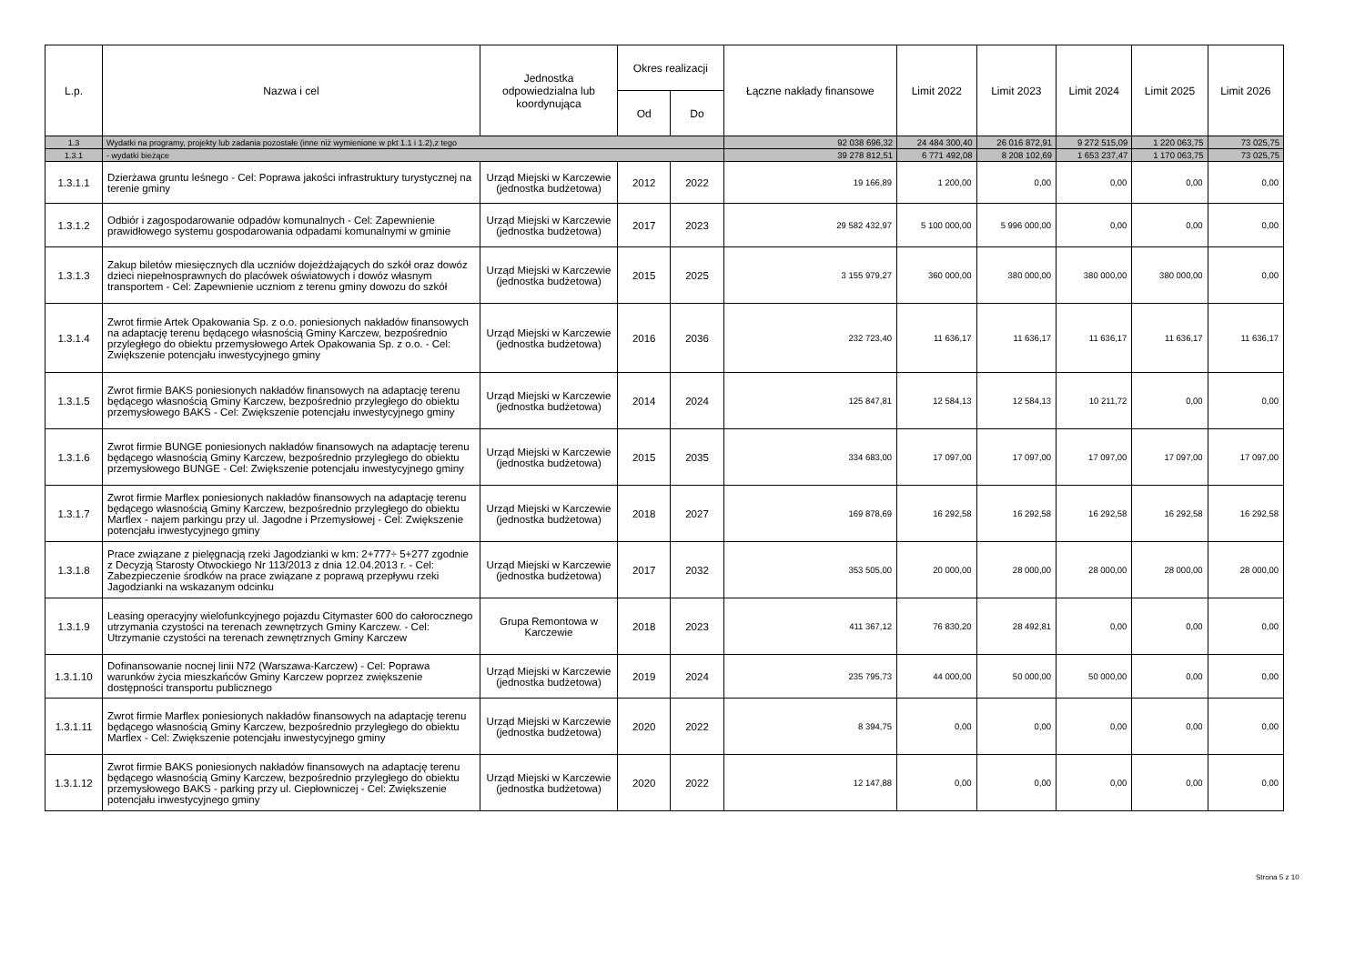| L.p. | Nazwa i cel | Jednostka odpowiedzialna lub koordynująca | Okres realizacji | | Łączne nakłady finansowe | Limit 2022 | Limit 2023 | Limit 2024 | Limit 2025 | Limit 2026 |
| --- | --- | --- | --- | --- | --- | --- | --- | --- | --- | --- |
| | | | Od | Do | | | | | | |
| 1.3 | Wydatki na programy, projekty lub zadania pozostałe (inne niż wymienione w pkt 1.1 i 1.2),z tego | | | | 92 038 696,32 | 24 484 300,40 | 26 016 872,91 | 9 272 515,09 | 1 220 063,75 | 73 025,75 |
| 1.3.1 | - wydatki bieżące | | | | 39 278 812,51 | 6 771 492,08 | 8 208 102,69 | 1 653 237,47 | 1 170 063,75 | 73 025,75 |
| 1.3.1.1 | Dzierżawa gruntu leśnego - Cel: Poprawa jakości infrastruktury turystycznej na terenie gminy | Urząd Miejski w Karczewie (jednostka budżetowa) | 2012 | 2022 | 19 166,89 | 1 200,00 | 0,00 | 0,00 | 0,00 | 0,00 |
| 1.3.1.2 | Odbiór i zagospodarowanie odpadów komunalnych - Cel: Zapewnienie prawidłowego systemu gospodarowania odpadami komunalnymi w gminie | Urząd Miejski w Karczewie (jednostka budżetowa) | 2017 | 2023 | 29 582 432,97 | 5 100 000,00 | 5 996 000,00 | 0,00 | 0,00 | 0,00 |
| 1.3.1.3 | Zakup biletów miesięcznych dla uczniów dojeżdżających do szkół oraz dowóz dzieci niepełnosprawnych do placówek oświatowych i dowóz własnym transportem - Cel: Zapewnienie uczniom z terenu gminy dowozu do szkół | Urząd Miejski w Karczewie (jednostka budżetowa) | 2015 | 2025 | 3 155 979,27 | 360 000,00 | 380 000,00 | 380 000,00 | 380 000,00 | 0,00 |
| 1.3.1.4 | Zwrot firmie Artek Opakowania Sp. z o.o. poniesionych nakładów finansowych na adaptację terenu będącego własnością Gminy Karczew, bezpośrednio przyległego do obiektu przemysłowego Artek Opakowania Sp. z o.o. - Cel: Zwiększenie potencjału inwestycyjnego gminy | Urząd Miejski w Karczewie (jednostka budżetowa) | 2016 | 2036 | 232 723,40 | 11 636,17 | 11 636,17 | 11 636,17 | 11 636,17 | 11 636,17 |
| 1.3.1.5 | Zwrot firmie BAKS poniesionych nakładów finansowych na adaptację terenu będącego własnością Gminy Karczew, bezpośrednio przyległego do obiektu przemysłowego BAKS - Cel: Zwiększenie potencjału inwestycyjnego gminy | Urząd Miejski w Karczewie (jednostka budżetowa) | 2014 | 2024 | 125 847,81 | 12 584,13 | 12 584,13 | 10 211,72 | 0,00 | 0,00 |
| 1.3.1.6 | Zwrot firmie BUNGE poniesionych nakładów finansowych na adaptację terenu będącego własnością Gminy Karczew, bezpośrednio przyległego do obiektu przemysłowego BUNGE - Cel: Zwiększenie potencjału inwestycyjnego gminy | Urząd Miejski w Karczewie (jednostka budżetowa) | 2015 | 2035 | 334 683,00 | 17 097,00 | 17 097,00 | 17 097,00 | 17 097,00 | 17 097,00 |
| 1.3.1.7 | Zwrot firmie Marflex poniesionych nakładów finansowych na adaptację terenu będącego własnością Gminy Karczew, bezpośrednio przyległego do obiektu Marflex - najem parkingu przy ul. Jagodne i Przemysłowej - Cel: Zwiększenie potencjału inwestycyjnego gminy | Urząd Miejski w Karczewie (jednostka budżetowa) | 2018 | 2027 | 169 878,69 | 16 292,58 | 16 292,58 | 16 292,58 | 16 292,58 | 16 292,58 |
| 1.3.1.8 | Prace związane z pielęgnacją rzeki Jagodzianki w km: 2+777÷ 5+277 zgodnie z Decyzją Starosty Otwockiego Nr 113/2013 z dnia 12.04.2013 r. - Cel: Zabezpieczenie środków na prace związane z poprawą przepływu rzeki Jagodzianki na wskazanym odcinku | Urząd Miejski w Karczewie (jednostka budżetowa) | 2017 | 2032 | 353 505,00 | 20 000,00 | 28 000,00 | 28 000,00 | 28 000,00 | 28 000,00 |
| 1.3.1.9 | Leasing operacyjny wielofunkcyjnego pojazdu Citymaster 600 do całorocznego utrzymania czystości na terenach zewnętrzych Gminy Karczew. - Cel: Utrzymanie czystości na terenach zewnętrznych Gminy Karczew | Grupa Remontowa w Karczewie | 2018 | 2023 | 411 367,12 | 76 830,20 | 28 492,81 | 0,00 | 0,00 | 0,00 |
| 1.3.1.10 | Dofinansowanie nocnej linii N72 (Warszawa-Karczew) - Cel: Poprawa warunków życia mieszkańców Gminy Karczew poprzez zwiększenie dostępności transportu publicznego | Urząd Miejski w Karczewie (jednostka budżetowa) | 2019 | 2024 | 235 795,73 | 44 000,00 | 50 000,00 | 50 000,00 | 0,00 | 0,00 |
| 1.3.1.11 | Zwrot firmie Marflex poniesionych nakładów finansowych na adaptację terenu będącego własnością Gminy Karczew, bezpośrednio przyległego do obiektu Marflex - Cel: Zwiększenie potencjału inwestycyjnego gminy | Urząd Miejski w Karczewie (jednostka budżetowa) | 2020 | 2022 | 8 394,75 | 0,00 | 0,00 | 0,00 | 0,00 | 0,00 |
| 1.3.1.12 | Zwrot firmie BAKS poniesionych nakładów finansowych na adaptację terenu będącego własnością Gminy Karczew, bezpośrednio przyległego do obiektu przemysłowego BAKS - parking przy ul. Ciepłowniczej - Cel: Zwiększenie potencjału inwestycyjnego gminy | Urząd Miejski w Karczewie (jednostka budżetowa) | 2020 | 2022 | 12 147,88 | 0,00 | 0,00 | 0,00 | 0,00 | 0,00 |
Strona 5 z 10